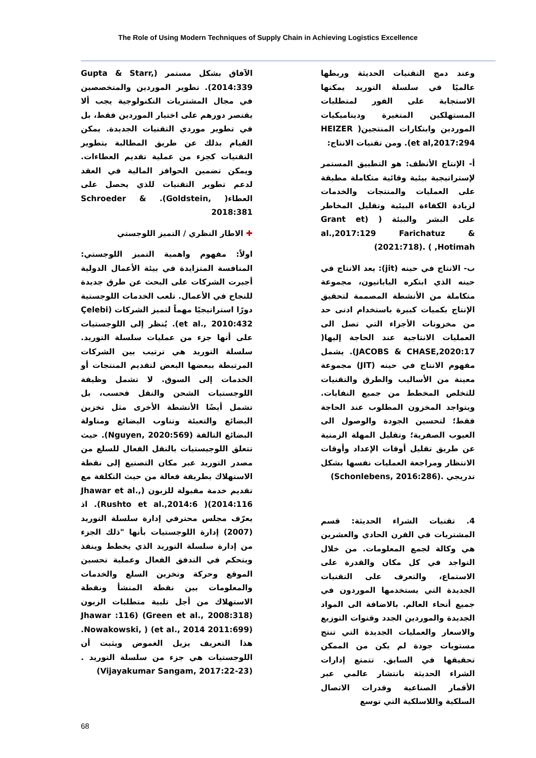The Role of Using Modern Techniques of Supply Chain in Achieving Logistics Excellence
وعند دمج التقنيات الحديثة وربطها عالميًا في سلسلة التوريد يمكنها الاستجابة على الفور لمتطلبات المستهلكين المتغيرة وديناميكيات الموردين وابتكارات المنتجين( HEIZER et al,2017:294). ومن تقنيات الانتاج:
أ- الإنتاج الأنظف: هو التطبيق المستمر لإستراتيجية بيئية وقائية متكاملة مطبقة على العمليات والمنتجات والخدمات لزيادة الكفاءة البيئية وتقليل المخاطر على البشر والبيئة ( (Grant et al.,2017:129 Farichatuz & Hotimah, ) .(2021:718)
ب- الانتاج في حينه (jit): يعد الانتاج في حينه الذي ابتكره اليابانيون، مجموعة متكاملة من الأنشطة المصممة لتحقيق الإنتاج بكميات كبيرة باستخدام ادنى حد من مخزونات الأجزاء التي تصل الى العمليات الانتاجية عند الحاجة إليها( JACOBS & CHASE,2020:17). يشمل مفهوم الانتاج في حينه (JIT) مجموعة معينة من الأساليب والطرق والتقنيات للتخلص المخطط من جميع النفايات. ويتواجد المخزون المطلوب عند الحاجة فقط؛ لتحسين الجودة والوصول الى العيوب الصفرية؛ وتقليل المهلة الزمنية عن طريق تقليل أوقات الإعداد وأوقات الانتظار ومراجعة العمليات نفسها بشكل تدريجي .(Schonlebens, 2016:286)
4. تقنيات الشراء الحديثة: قسم المشتريات في القرن الحادي والعشرين هي وكالة لجمع المعلومات. من خلال التواجد في كل مكان والقدرة على الاستماع، والتعرف على التقنيات الجديدة التي يستخدمها الموردون في جميع أنحاء العالم. بالاضافة الى المواد الجديدة والموردين الجدد وقنوات التوزيع والاسعار والعمليات الجديدة التي تنتج مستويات جودة لم يكن من الممكن تحقيقها في السابق. تتمتع إدارات الشراء الحديثة بانتشار عالمي عبر الأقمار الصناعية وقدرات الاتصال السلكية واللاسلكية التي توسع
الآفاق بشكل مستمر (Gupta & Starr, 2014:339). تطوير الموردين والمتخصصين في مجال المشتريات التكنولوجية يجب ألا يقتصر دورهم على اختيار الموردين فقط، بل في تطوير موردي التقنيات الجديدة. يمكن القيام بذلك عن طريق المطالبة بتطوير التقنيات كجزء من عملية تقديم العطاءات. ويمكن تضمين الحوافز المالية في العقد لدعم تطوير التقنيات للذي يحصل على العطاء( Schroeder & .(Goldstein, 2018:381
✚ الاطار النظري / التميز اللوجستي
اولاً: مفهوم واهمية التميز اللوجستي: المنافسة المتزايدة في بيئة الأعمال الدولية أجبرت الشركات على البحث عن طرق جديدة للنجاح في الأعمال. تلعب الخدمات اللوجستية دورًا استراتيجيًا مهماً لتميز الشركات (Çelebi et al., 2010:432). يُنظر إلى اللوجستيات على أنها جزء من عمليات سلسلة التوريد. سلسلة التوريد هي ترتيب بين الشركات المرتبطة ببعضها البعض لتقديم المنتجات أو الخدمات إلى السوق. لا تشمل وظيفة اللوجستيات الشحن والنقل فحسب، بل تشمل أيضًا الأنشطة الأخرى مثل تخزين البضائع والتعبئة وتناوب البضائع ومناولة البضائع التالفة (Nguyen, 2020:569). حيث تتعلق اللوجيستيات بالنقل الفعال للسلع من مصدر التوريد عبر مكان التصنيع إلى نقطة الاستهلاك بطريقة فعالة من حيث التكلفة مع تقديم خدمة مقبولة للزبون (Jhawar et al., 2014:116)( Rushto et al.,2014:6). اذ يعرّف مجلس محترفي إدارة سلسلة التوريد (2007) إدارة اللوجستيات بأنها "ذلك الجزء من إدارة سلسلة التوريد الذي يخطط وينفذ ويتحكم في التدفق الفعال وعملية تحسين الموقع وحركة وتخزين السلع والخدمات والمعلومات بين نقطة المنشأ ونقطة الاستهلاك من أجل تلبية متطلبات الزبون Jhawar :116) (Green et al., 2008:318) Nowakowski, ) (et al., 2014 2011:699). هذا التعريف يزيل الغموض ويثبت أن اللوجستيات هي جزء من سلسلة التوريد .(Vijayakumar Sangam, 2017:22-23)
68